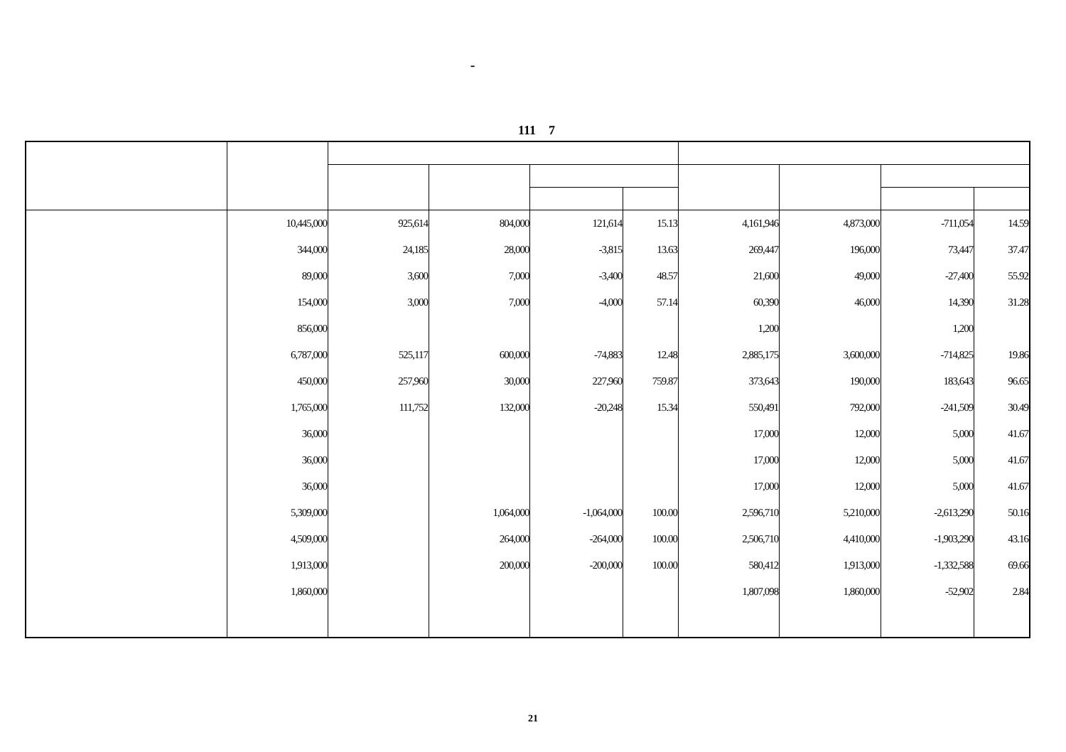-
111　7
| | 10,445,000 | 925,614 | 804,000 | 121,614 | 15.13 | 4,161,946 | 4,873,000 | -711,054 | 14.59 |
| | 344,000 | 24,185 | 28,000 | -3,815 | 13.63 | 269,447 | 196,000 | 73,447 | 37.47 |
| | 89,000 | 3,600 | 7,000 | -3,400 | 48.57 | 21,600 | 49,000 | -27,400 | 55.92 |
| | 154,000 | 3,000 | 7,000 | -4,000 | 57.14 | 60,390 | 46,000 | 14,390 | 31.28 |
| | 856,000 | | | | | 1,200 | | 1,200 | |
| | 6,787,000 | 525,117 | 600,000 | -74,883 | 12.48 | 2,885,175 | 3,600,000 | -714,825 | 19.86 |
| | 450,000 | 257,960 | 30,000 | 227,960 | 759.87 | 373,643 | 190,000 | 183,643 | 96.65 |
| | 1,765,000 | 111,752 | 132,000 | -20,248 | 15.34 | 550,491 | 792,000 | -241,509 | 30.49 |
| | 36,000 | | | | | 17,000 | 12,000 | 5,000 | 41.67 |
| | 36,000 | | | | | 17,000 | 12,000 | 5,000 | 41.67 |
| | 36,000 | | | | | 17,000 | 12,000 | 5,000 | 41.67 |
| | 5,309,000 | | 1,064,000 | -1,064,000 | 100.00 | 2,596,710 | 5,210,000 | -2,613,290 | 50.16 |
| | 4,509,000 | | 264,000 | -264,000 | 100.00 | 2,506,710 | 4,410,000 | -1,903,290 | 43.16 |
| | 1,913,000 | | 200,000 | -200,000 | 100.00 | 580,412 | 1,913,000 | -1,332,588 | 69.66 |
| | 1,860,000 | | | | | 1,807,098 | 1,860,000 | -52,902 | 2.84 |
21